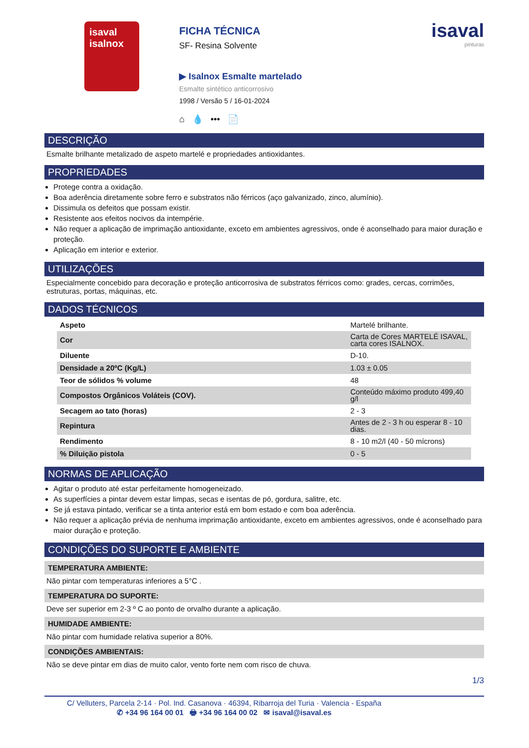isaval
isalnox
FICHA TÉCNICA
SF- Resina Solvente
▶ Isalnox Esmalte martelado
Esmalte sintético anticorrosivo
1998 / Versão 5 / 16-01-2024
⌂ 💧 ••• 📄
isaval
pinturas
DESCRIÇÃO
Esmalte brilhante metalizado de aspeto martelé e propriedades antioxidantes.
PROPRIEDADES
Protege contra a oxidação.
Boa aderência diretamente sobre ferro e substratos não férricos (aço galvanizado, zinco, alumínio).
Dissimula os defeitos que possam existir.
Resistente aos efeitos nocivos da intempérie.
Não requer a aplicação de imprimação antioxidante, exceto em ambientes agressivos, onde é aconselhado para maior duração e proteção.
Aplicação em interior e exterior.
UTILIZAÇÕES
Especialmente concebido para decoração e proteção anticorrosiva de substratos férricos como: grades, cercas, corrimões, estruturas, portas, máquinas, etc.
DADOS TÉCNICOS
| Aspeto | Martelé brilhante. |
| Cor | Carta de Cores MARTELÉ ISAVAL, carta cores ISALNOX. |
| Diluente | D-10. |
| Densidade a 20ºC (Kg/L) | 1.03 ± 0.05 |
| Teor de sólidos % volume | 48 |
| Compostos Orgânicos Voláteis (COV). | Conteúdo máximo produto 499,40 g/l |
| Secagem ao tato (horas) | 2 - 3 |
| Repintura | Antes de 2 - 3 h ou esperar 8 - 10 dias. |
| Rendimento | 8 - 10 m2/l (40 - 50 mícrons) |
| % Diluição pistola | 0 - 5 |
NORMAS DE APLICAÇÃO
Agitar o produto até estar perfeitamente homogeneizado.
As superfícies a pintar devem estar limpas, secas e isentas de pó, gordura, salitre, etc.
Se já estava pintado, verificar se a tinta anterior está em bom estado e com boa aderência.
Não requer a aplicação prévia de nenhuma imprimação antioxidante, exceto em ambientes agressivos, onde é aconselhado para maior duração e proteção.
CONDIÇÕES DO SUPORTE E AMBIENTE
TEMPERATURA AMBIENTE:
Não pintar com temperaturas inferiores a 5°C .
TEMPERATURA DO SUPORTE:
Deve ser superior em 2-3 º C ao ponto de orvalho durante a aplicação.
HUMIDADE AMBIENTE:
Não pintar com humidade relativa superior a 80%.
CONDIÇÕES AMBIENTAIS:
Não se deve pintar em dias de muito calor, vento forte nem com risco de chuva.
1/3
C/ Velluters, Parcela 2-14 · Pol. Ind. Casanova · 46394, Ribarroja del Turia · Valencia - España
✆ +34 96 164 00 01 🖶 +34 96 164 00 02 ✉ isaval@isaval.es